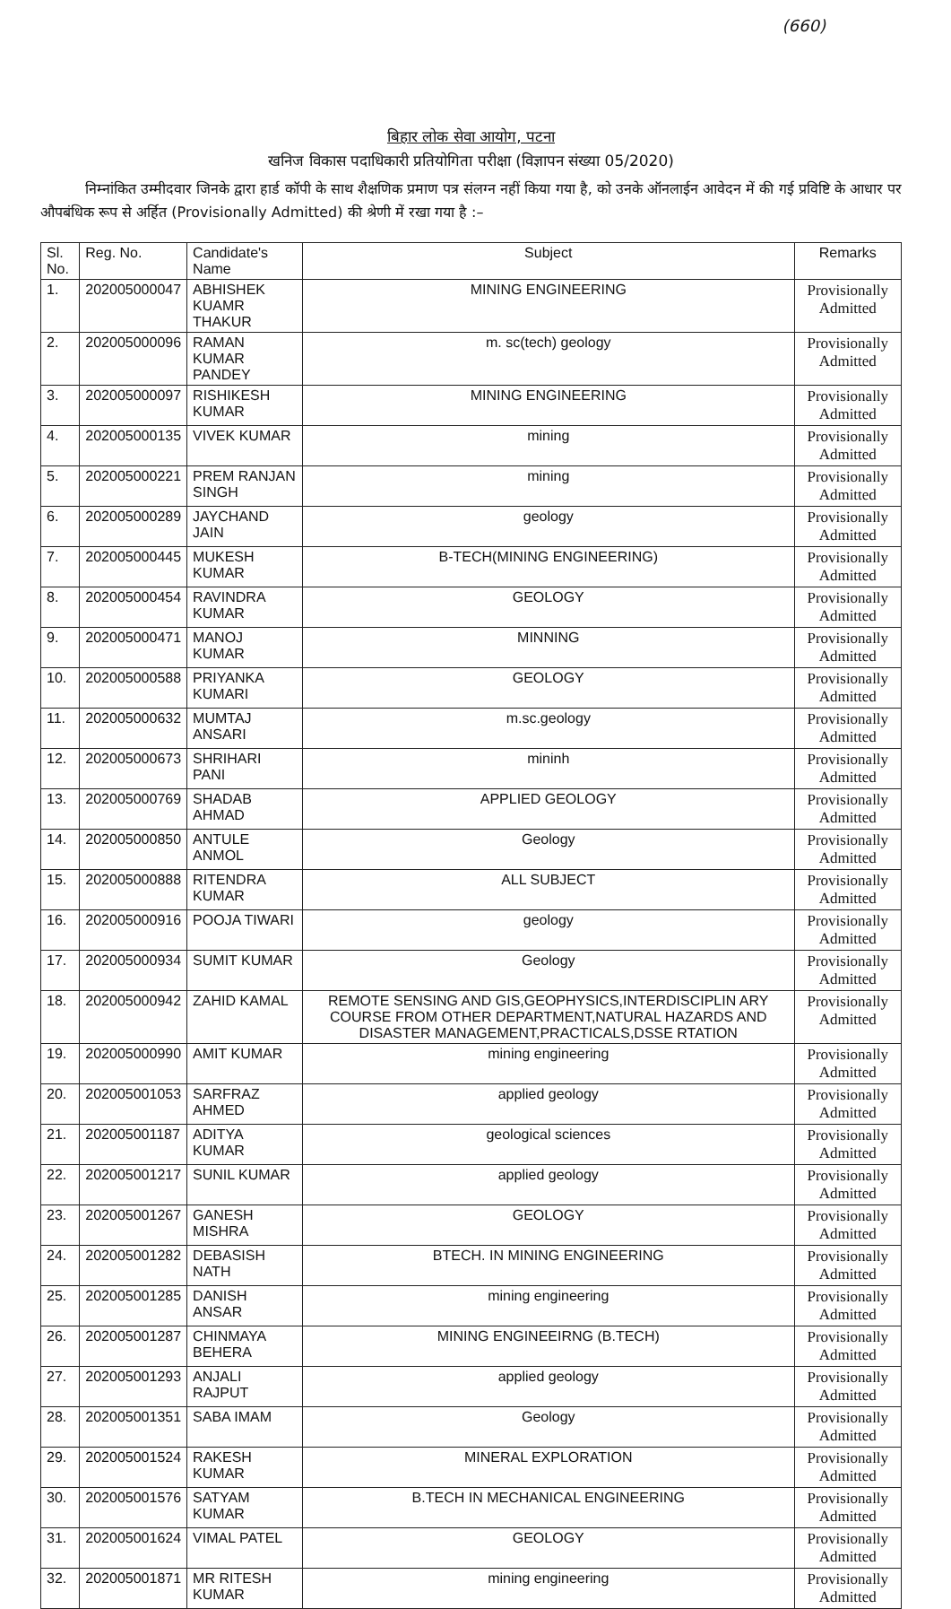(660)
बिहार लोक सेवा आयोग, पटना
खनिज विकास पदाधिकारी प्रतियोगिता परीक्षा (विज्ञापन संख्या 05/2020)
निम्नांकित उम्मीदवार जिनके द्वारा हार्ड कॉपी के साथ शैक्षणिक प्रमाण पत्र संलग्न नहीं किया गया है, को उनके ऑनलाईन आवेदन में की गई प्रविष्टि के आधार पर औपबंधिक रूप से अर्हित (Provisionally Admitted) की श्रेणी में रखा गया है :–
| Sl. No. | Reg. No. | Candidate's Name | Subject | Remarks |
| --- | --- | --- | --- | --- |
| 1. | 202005000047 | ABHISHEK KUAMR THAKUR | MINING ENGINEERING | Provisionally Admitted |
| 2. | 202005000096 | RAMAN KUMAR PANDEY | m. sc(tech) geology | Provisionally Admitted |
| 3. | 202005000097 | RISHIKESH KUMAR | MINING ENGINEERING | Provisionally Admitted |
| 4. | 202005000135 | VIVEK KUMAR | mining | Provisionally Admitted |
| 5. | 202005000221 | PREM RANJAN SINGH | mining | Provisionally Admitted |
| 6. | 202005000289 | JAYCHAND JAIN | geology | Provisionally Admitted |
| 7. | 202005000445 | MUKESH KUMAR | B-TECH(MINING ENGINEERING) | Provisionally Admitted |
| 8. | 202005000454 | RAVINDRA KUMAR | GEOLOGY | Provisionally Admitted |
| 9. | 202005000471 | MANOJ KUMAR | MINNING | Provisionally Admitted |
| 10. | 202005000588 | PRIYANKA KUMARI | GEOLOGY | Provisionally Admitted |
| 11. | 202005000632 | MUMTAJ ANSARI | m.sc.geology | Provisionally Admitted |
| 12. | 202005000673 | SHRIHARI PANI | mininh | Provisionally Admitted |
| 13. | 202005000769 | SHADAB AHMAD | APPLIED GEOLOGY | Provisionally Admitted |
| 14. | 202005000850 | ANTULE ANMOL | Geology | Provisionally Admitted |
| 15. | 202005000888 | RITENDRA KUMAR | ALL SUBJECT | Provisionally Admitted |
| 16. | 202005000916 | POOJA TIWARI | geology | Provisionally Admitted |
| 17. | 202005000934 | SUMIT KUMAR | Geology | Provisionally Admitted |
| 18. | 202005000942 | ZAHID KAMAL | REMOTE SENSING AND GIS,GEOPHYSICS,INTERDISCIPLIN ARY COURSE FROM OTHER DEPARTMENT,NATURAL HAZARDS AND DISASTER MANAGEMENT,PRACTICALS,DSSE RTATION | Provisionally Admitted |
| 19. | 202005000990 | AMIT KUMAR | mining engineering | Provisionally Admitted |
| 20. | 202005001053 | SARFRAZ AHMED | applied geology | Provisionally Admitted |
| 21. | 202005001187 | ADITYA KUMAR | geological sciences | Provisionally Admitted |
| 22. | 202005001217 | SUNIL KUMAR | applied geology | Provisionally Admitted |
| 23. | 202005001267 | GANESH MISHRA | GEOLOGY | Provisionally Admitted |
| 24. | 202005001282 | DEBASISH NATH | BTECH. IN MINING ENGINEERING | Provisionally Admitted |
| 25. | 202005001285 | DANISH ANSAR | mining engineering | Provisionally Admitted |
| 26. | 202005001287 | CHINMAYA BEHERA | MINING ENGINEEIRNG (B.TECH) | Provisionally Admitted |
| 27. | 202005001293 | ANJALI RAJPUT | applied geology | Provisionally Admitted |
| 28. | 202005001351 | SABA IMAM | Geology | Provisionally Admitted |
| 29. | 202005001524 | RAKESH KUMAR | MINERAL EXPLORATION | Provisionally Admitted |
| 30. | 202005001576 | SATYAM KUMAR | B.TECH IN MECHANICAL ENGINEERING | Provisionally Admitted |
| 31. | 202005001624 | VIMAL PATEL | GEOLOGY | Provisionally Admitted |
| 32. | 202005001871 | MR RITESH KUMAR | mining engineering | Provisionally Admitted |